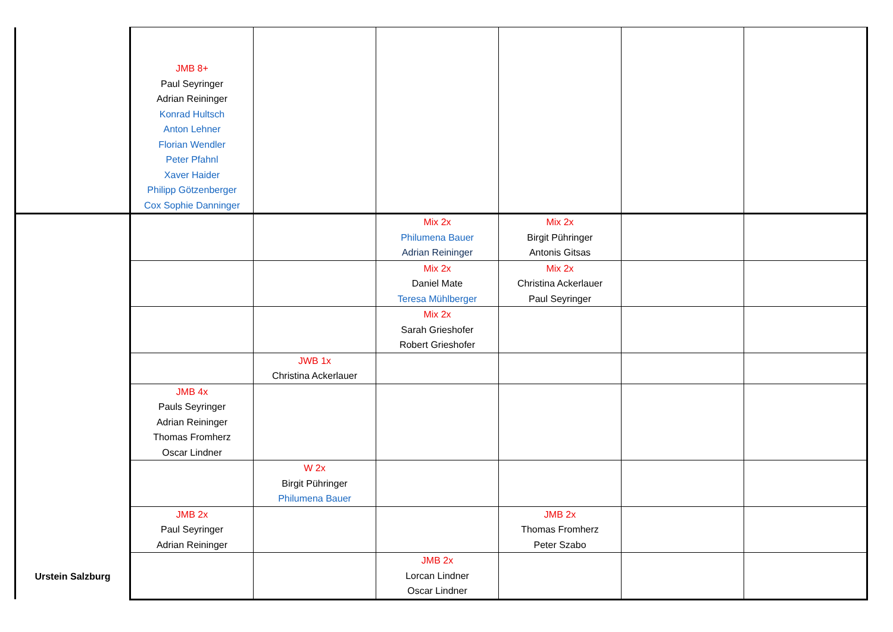| | JMB 8+ Paul Seyringer Adrian Reininger Konrad Hultsch Anton Lehner Florian Wendler Peter Pfahnl Xaver Haider Philipp Götzenberger Cox Sophie Danninger | | | | | |
| Urstein Salzburg | | | Mix 2x Philumena Bauer Adrian Reininger | Mix 2x Birgit Pühringer Antonis Gitsas | | |
| | | | Mix 2x Daniel Mate Teresa Mühlberger | Mix 2x Christina Ackerlauer Paul Seyringer | | |
| | | | Mix 2x Sarah Grieshofer Robert Grieshofer | | | |
| | | JWB 1x Christina Ackerlauer | | | | |
| | JMB 4x Pauls Seyringer Adrian Reininger Thomas Fromherz Oscar Lindner | | | | | |
| | | W 2x Birgit Pühringer Philumena Bauer | | | | |
| | JMB 2x Paul Seyringer Adrian Reininger | | | JMB 2x Thomas Fromherz Peter Szabo | | |
| | | | JMB 2x Lorcan Lindner Oscar Lindner | | | |